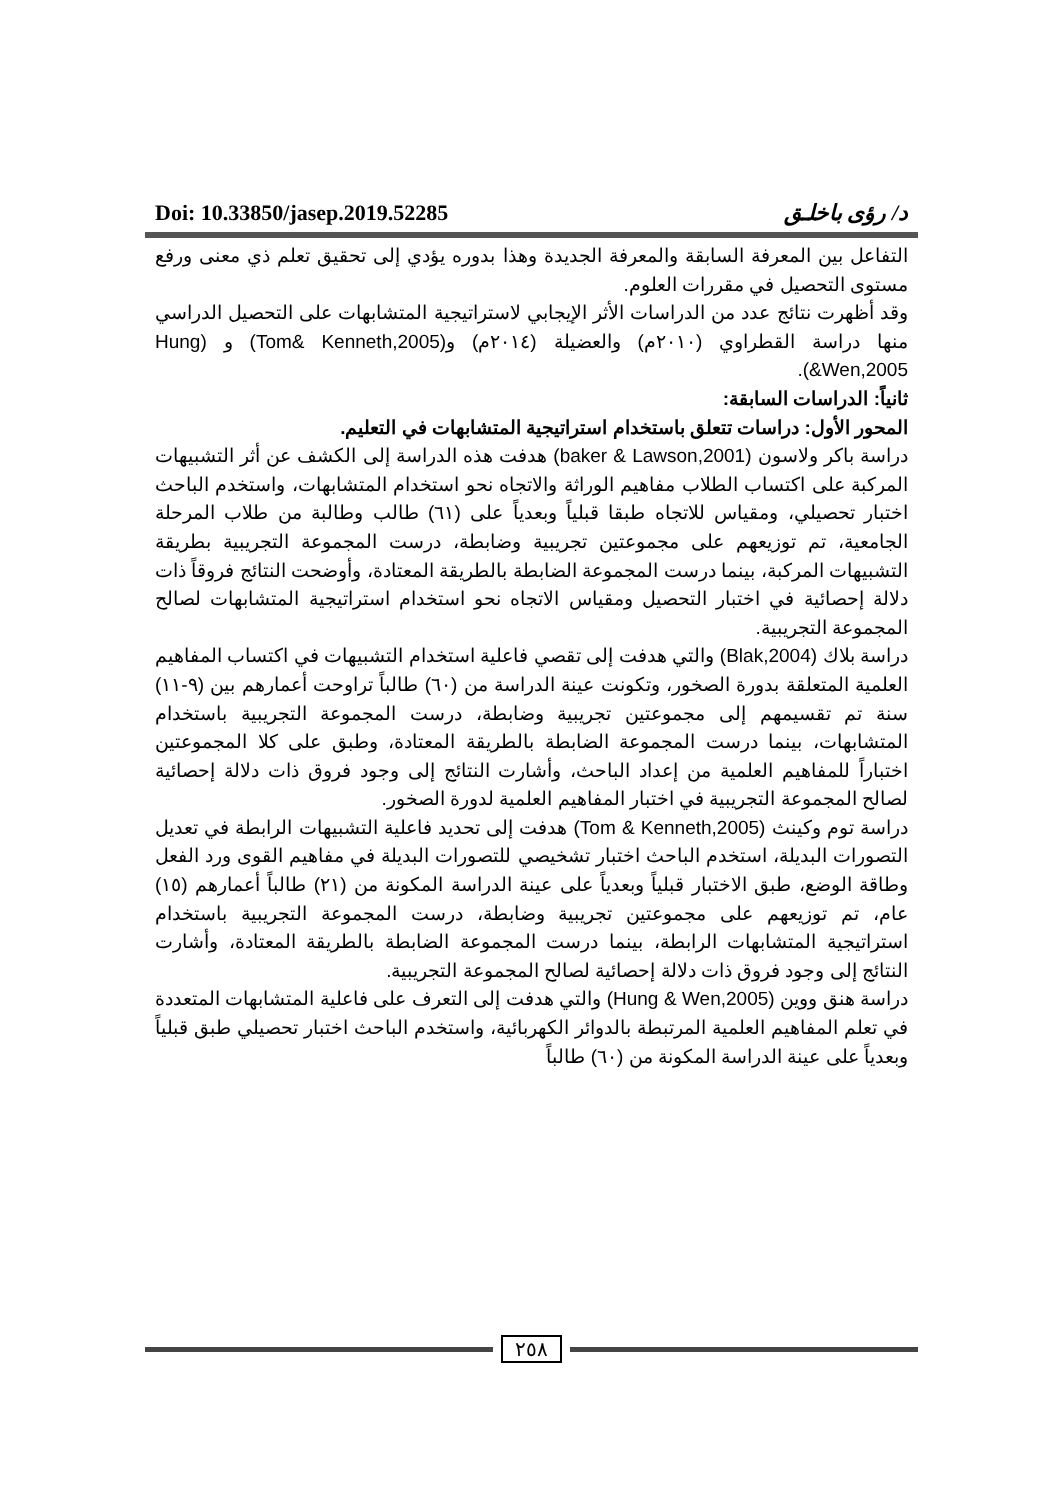Doi: 10.33850/jasep.2019.52285 د/ رؤى باخلـق
التفاعل بين المعرفة السابقة والمعرفة الجديدة وهذا بدوره يؤدي إلى تحقيق تعلم ذي معنى ورفع مستوى التحصيل في مقررات العلوم.
وقد أظهرت نتائج عدد من الدراسات الأثر الإيجابي لاستراتيجية المتشابهات على التحصيل الدراسي منها دراسة القطراوي (٢٠١٠م) والعضيلة (٢٠١٤م) و(Tom& Kenneth,2005) و (Hung &Wen,2005).
ثانياً: الدراسات السابقة:
المحور الأول: دراسات تتعلق باستخدام استراتيجية المتشابهات في التعليم.
دراسة باكر ولاسون (baker & Lawson,2001) هدفت هذه الدراسة إلى الكشف عن أثر التشبيهات المركبة على اكتساب الطلاب مفاهيم الوراثة والاتجاه نحو استخدام المتشابهات، واستخدم الباحث اختبار تحصيلي، ومقياس للاتجاه طبقا قبلياً وبعدياً على (٦١) طالب وطالبة من طلاب المرحلة الجامعية، تم توزيعهم على مجموعتين تجريبية وضابطة، درست المجموعة التجريبية بطريقة التشبيهات المركبة، بينما درست المجموعة الضابطة بالطريقة المعتادة، وأوضحت النتائج فروقاً ذات دلالة إحصائية في اختبار التحصيل ومقياس الاتجاه نحو استخدام استراتيجية المتشابهات لصالح المجموعة التجريبية.
دراسة بلاك (Blak,2004) والتي هدفت إلى تقصي فاعلية استخدام التشبيهات في اكتساب المفاهيم العلمية المتعلقة بدورة الصخور، وتكونت عينة الدراسة من (٦٠) طالباً تراوحت أعمارهم بين (٩-١١) سنة تم تقسيمهم إلى مجموعتين تجريبية وضابطة، درست المجموعة التجريبية باستخدام المتشابهات، بينما درست المجموعة الضابطة بالطريقة المعتادة، وطبق على كلا المجموعتين اختباراً للمفاهيم العلمية من إعداد الباحث، وأشارت النتائج إلى وجود فروق ذات دلالة إحصائية لصالح المجموعة التجريبية في اختبار المفاهيم العلمية لدورة الصخور.
دراسة توم وكينث (Tom & Kenneth,2005) هدفت إلى تحديد فاعلية التشبيهات الرابطة في تعديل التصورات البديلة، استخدم الباحث اختبار تشخيصي للتصورات البديلة في مفاهيم القوى ورد الفعل وطاقة الوضع، طبق الاختبار قبلياً وبعدياً على عينة الدراسة المكونة من (٢١) طالباً أعمارهم (١٥) عام، تم توزيعهم على مجموعتين تجريبية وضابطة، درست المجموعة التجريبية باستخدام استراتيجية المتشابهات الرابطة، بينما درست المجموعة الضابطة بالطريقة المعتادة، وأشارت النتائج إلى وجود فروق ذات دلالة إحصائية لصالح المجموعة التجريبية.
دراسة هنق ووين (Hung & Wen,2005) والتي هدفت إلى التعرف على فاعلية المتشابهات المتعددة في تعلم المفاهيم العلمية المرتبطة بالدوائر الكهربائية، واستخدم الباحث اختبار تحصيلي طبق قبلياً وبعدياً على عينة الدراسة المكونة من (٦٠) طالباً
٢٥٨